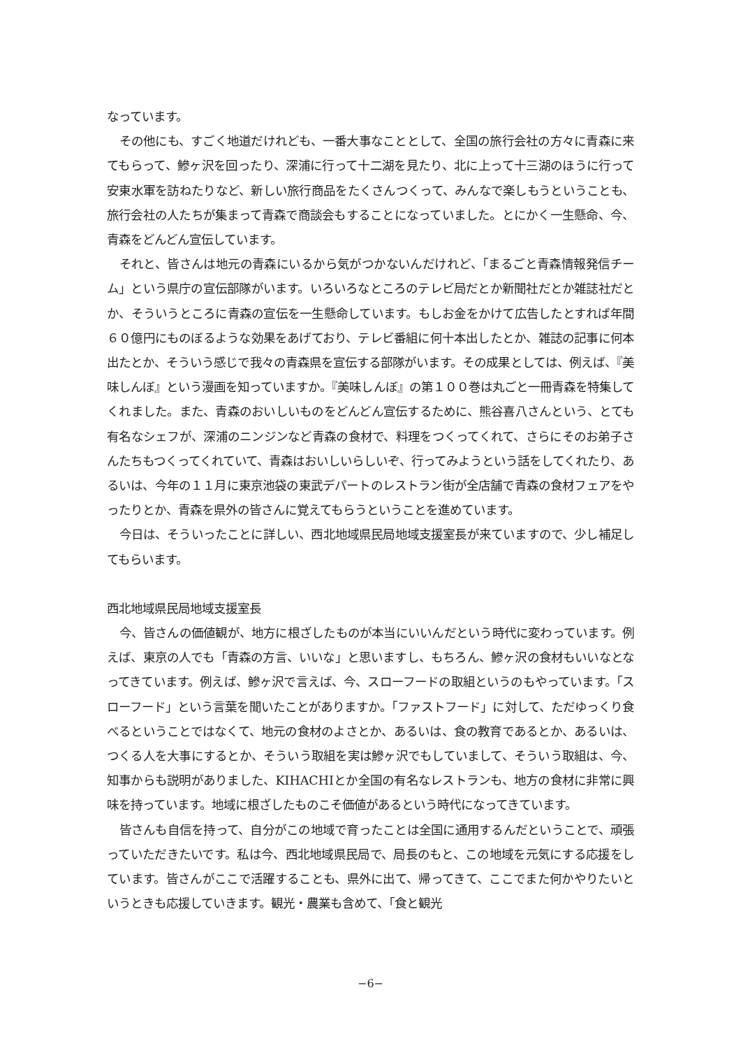なっています。
その他にも、すごく地道だけれども、一番大事なこととして、全国の旅行会社の方々に青森に来てもらって、鰺ヶ沢を回ったり、深浦に行って十二湖を見たり、北に上って十三湖のほうに行って安東水軍を訪ねたりなど、新しい旅行商品をたくさんつくって、みんなで楽しもうということも、旅行会社の人たちが集まって青森で商談会もすることになっていました。とにかく一生懸命、今、青森をどんどん宣伝しています。
それと、皆さんは地元の青森にいるから気がつかないんだけれど、「まるごと青森情報発信チーム」という県庁の宣伝部隊がいます。いろいろなところのテレビ局だとか新聞社だとか雑誌社だとか、そういうところに青森の宣伝を一生懸命しています。もしお金をかけて広告したとすれば年間６０億円にものぼるような効果をあげており、テレビ番組に何十本出したとか、雑誌の記事に何本出たとか、そういう感じで我々の青森県を宣伝する部隊がいます。その成果としては、例えば、『美味しんぼ』という漫画を知っていますか。『美味しんぼ』の第１００巻は丸ごと一冊青森を特集してくれました。また、青森のおいしいものをどんどん宣伝するために、熊谷喜八さんという、とても有名なシェフが、深浦のニンジンなど青森の食材で、料理をつくってくれて、さらにそのお弟子さんたちもつくってくれていて、青森はおいしいらしいぞ、行ってみようという話をしてくれたり、あるいは、今年の１１月に東京池袋の東武デパートのレストラン街が全店舗で青森の食材フェアをやったりとか、青森を県外の皆さんに覚えてもらうということを進めています。
今日は、そういったことに詳しい、西北地域県民局地域支援室長が来ていますので、少し補足してもらいます。
西北地域県民局地域支援室長
今、皆さんの価値観が、地方に根ざしたものが本当にいいんだという時代に変わっています。例えば、東京の人でも「青森の方言、いいな」と思いますし、もちろん、鰺ヶ沢の食材もいいなとなってきています。例えば、鰺ヶ沢で言えば、今、スローフードの取組というのもやっています。「スローフード」という言葉を聞いたことがありますか。「ファストフード」に対して、ただゆっくり食べるということではなくて、地元の食材のよさとか、あるいは、食の教育であるとか、あるいは、つくる人を大事にするとか、そういう取組を実は鰺ヶ沢でもしていまして、そういう取組は、今、知事からも説明がありました、KIHACHIとか全国の有名なレストランも、地方の食材に非常に興味を持っています。地域に根ざしたものこそ価値があるという時代になってきています。
皆さんも自信を持って、自分がこの地域で育ったことは全国に通用するんだということで、頑張っていただきたいです。私は今、西北地域県民局で、局長のもと、この地域を元気にする応援をしています。皆さんがここで活躍することも、県外に出て、帰ってきて、ここでまた何かやりたいというときも応援していきます。観光・農業も含めて、「食と観光
−6−